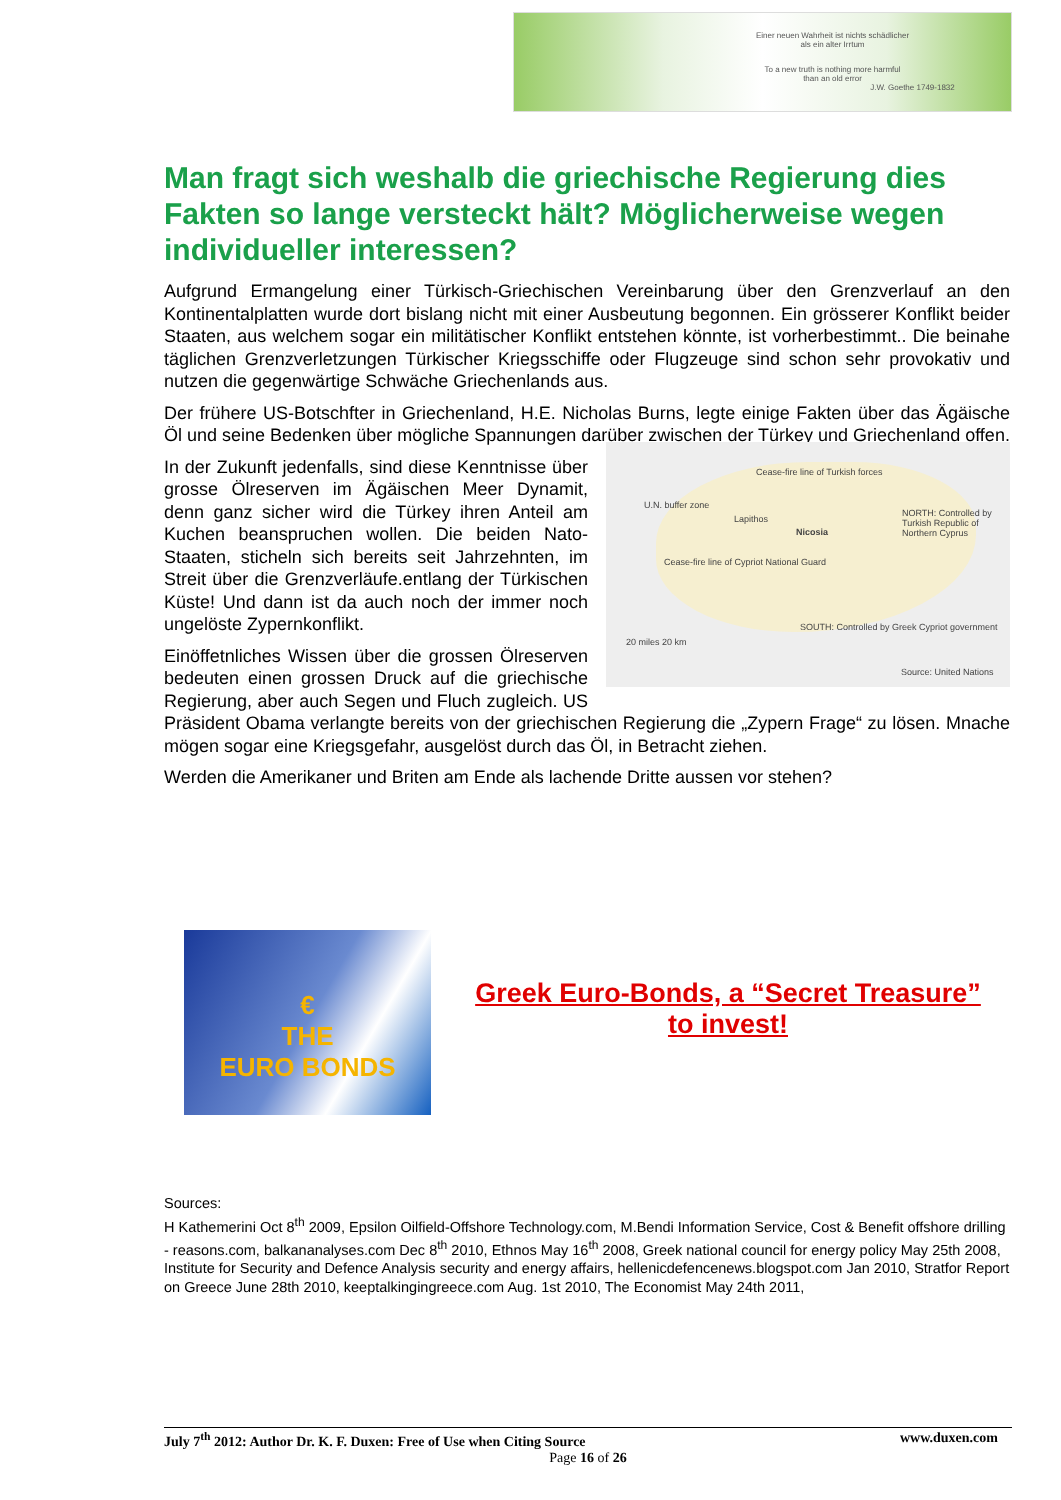Einer neuen Wahrheit ist nichts schädlicher
als ein alter Irrtum
To a new truth is nothing more harmful
than an old error
J.W. Goethe 1749-1832
Man fragt sich weshalb die griechische Regierung dies Fakten so lange versteckt hält? Möglicherweise wegen individueller interessen?
Aufgrund Ermangelung einer Türkisch-Griechischen Vereinbarung über den Grenzverlauf an den Kontinentalplatten wurde dort bislang nicht mit einer Ausbeutung begonnen. Ein grösserer Konflikt beider Staaten, aus welchem sogar ein militätischer Konflikt entstehen könnte, ist vorherbestimmt.. Die beinahe täglichen Grenzverletzungen Türkischer Kriegsschiffe oder Flugzeuge sind schon sehr provokativ und nutzen die gegenwärtige Schwäche Griechenlands aus.
Der frühere US-Botschfter in Griechenland, H.E. Nicholas Burns, legte einige Fakten über das Ägäische Öl und seine Bedenken über mögliche Spannungen darüber zwischen der Türkey und Griechenland offen.
Cease-fire line of Turkish forces
U.N. buffer zone
Lapithos
Nicosia
NORTH: Controlled by Turkish Republic of Northern Cyprus
Cease-fire line of Cypriot National Guard
SOUTH: Controlled by Greek Cypriot government
20 miles 20 km
Source: United Nations
In der Zukunft jedenfalls, sind diese Kenntnisse über grosse Ölreserven im Ägäischen Meer Dynamit, denn ganz sicher wird die Türkey ihren Anteil am Kuchen beanspruchen wollen. Die beiden Nato-Staaten, sticheln sich bereits seit Jahrzehnten, im Streit über die Grenzverläufe.entlang der Türkischen Küste! Und dann ist da auch noch der immer noch ungelöste Zypernkonflikt.
Einöffetnliches Wissen über die grossen Ölreserven bedeuten einen grossen Druck auf die griechische Regierung, aber auch Segen und Fluch zugleich. US Präsident Obama verlangte bereits von der griechischen Regierung die „Zypern Frage“ zu lösen. Mnache mögen sogar eine Kriegsgefahr, ausgelöst durch das Öl, in Betracht ziehen.
Werden die Amerikaner und Briten am Ende als lachende Dritte aussen vor stehen?
€
THE
EURO BONDS
Greek Euro-Bonds, a “Secret Treasure”
to invest!
Sources:
H Kathemerini Oct 8<sup>th</sup> 2009, Epsilon Oilfield-Offshore Technology.com, M.Bendi Information Service, Cost & Benefit offshore drilling - reasons.com, balkananalyses.com Dec 8<sup>th</sup> 2010, Ethnos May 16<sup>th</sup> 2008, Greek national council for energy policy May 25th 2008, Institute for Security and Defence Analysis security and energy affairs, hellenicdefencenews.blogspot.com Jan 2010, Stratfor Report on Greece June 28th 2010, keeptalkingingreece.com Aug. 1st 2010, The Economist May 24th 2011,
July 7<sup>th</sup> 2012: Author Dr. K. F. Duxen: Free of Use when Citing Source www.duxen.com
Page 16 of 26